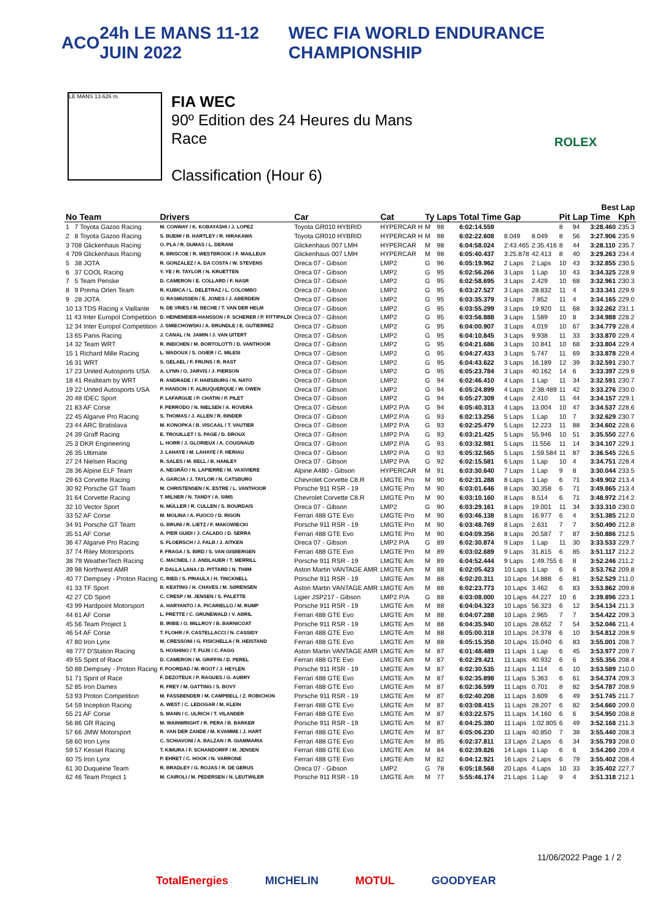ACO 24h LE MANS 11-12 JUIN 2022
WEC FIA WORLD ENDURANCE CHAMPIONSHIP
LE MANS 13.626 m.
FIA WEC
90º Edition des 24 Heures du Mans
Race
Classification (Hour 6)
ROLEX
| Best Lap | | | | | | | | | | | | |
| --- | --- | --- | --- | --- | --- | --- | --- | --- | --- | --- | --- | --- |
| No Team | Drivers | Car | Cat | Ty | Laps | Total Time | Gap | | Pit | Lap | Time | Kph |
| 1 7 Toyota Gazoo Racing | M. CONWAY / K. KOBAYASHI / J. LOPEZ | Toyota GR010 HYBRID | HYPERCAR H | M | 98 | 6:02:14.559 | | | 8 | 94 | 3:28.460 | 235.3 |
| 2 8 Toyota Gazoo Racing | S. BUEMI / B. HARTLEY / R. HIRAKAWA | Toyota GR010 HYBRID | HYPERCAR H | M | 98 | 6:02:22.608 | 8.049 | 8.049 | 8 | 56 | 3:27.906 | 235.9 |
| 3 708 Glickenhaus Racing | O. PLA / R. DUMAS / L. DERANI | Glickenhaus 007 LMH | HYPERCAR | M | 98 | 6:04:58.024 | 2:43.465 | 2:35.416 | 8 | 44 | 3:28.110 | 235.7 |
| 4 709 Glickenhaus Racing | R. BRISCOE / R. WESTBROOK / F. MAILLEUX | Glickenhaus 007 LMH | HYPERCAR | M | 98 | 6:05:40.437 | 3:25.878 | 42.413 | 8 | 40 | 3:29.263 | 234.4 |
| 5 38 JOTA | R. GONZALEZ / A. DA COSTA / W. STEVENS | Oreca 07 - Gibson | LMP2 | G | 96 | 6:05:19.962 | 2 Laps | 2 Laps | 10 | 43 | 3:32.855 | 230.5 |
| 6 37 COOL Racing | Y. YE / R. TAYLOR / N. KRUETTEN | Oreca 07 - Gibson | LMP2 | G | 95 | 6:02:56.266 | 3 Laps | 1 Lap | 10 | 43 | 3:34.325 | 228.9 |
| 7 5 Team Penske | D. CAMERON / E. COLLARD / F. NASR | Oreca 07 - Gibson | LMP2 | G | 95 | 6:02:58.695 | 3 Laps | 2.429 | 10 | 68 | 3:32.961 | 230.3 |
| 8 9 Prema Orlen Team | R. KUBICA / L. DELETRAZ / L. COLOMBO | Oreca 07 - Gibson | LMP2 | G | 95 | 6:03:27.527 | 3 Laps | 28.832 | 11 | 4 | 3:33.341 | 229.9 |
| 9 28 JOTA | O. RASMUSSEN / E. JONES / J. ABERDEIN | Oreca 07 - Gibson | LMP2 | G | 95 | 6:03:35.379 | 3 Laps | 7.852 | 11 | 4 | 3:34.165 | 229.0 |
| 10 13 TDS Racing x Vaillante | N. DE VRIES / M. BECHE / T. VAN DER HELM | Oreca 07 - Gibson | LMP2 | G | 95 | 6:03:55.299 | 3 Laps | 19.920 | 11 | 68 | 3:32.262 | 231.1 |
| 11 43 Inter Europol Competition | D. HEINEMEIER-HANSSON / F. SCHERER / P. FITTIPALDI | Oreca 07 - Gibson | LMP2 | G | 95 | 6:03:56.888 | 3 Laps | 1.589 | 10 | 8 | 3:34.988 | 228.2 |
| 12 34 Inter Europol Competition | J. SMIECHOWSKI / A. BRUNDLE / E. GUTIERREZ | Oreca 07 - Gibson | LMP2 | G | 95 | 6:04:00.907 | 3 Laps | 4.019 | 10 | 67 | 3:34.779 | 228.4 |
| 13 65 Panis Racing | J. CANAL / N. JAMIN / J. VAN UITERT | Oreca 07 - Gibson | LMP2 | G | 95 | 6:04:10.845 | 3 Laps | 9.938 | 11 | 33 | 3:33.870 | 229.4 |
| 14 32 Team WRT | R. INEICHEN / M. BORTOLOTTI / D. VANTHOOR | Oreca 07 - Gibson | LMP2 | G | 95 | 6:04:21.686 | 3 Laps | 10.841 | 10 | 68 | 3:33.804 | 229.4 |
| 15 1 Richard Mille Racing | L. WADOUX / S. OGIER / C. MILESI | Oreca 07 - Gibson | LMP2 | G | 95 | 6:04:27.433 | 3 Laps | 5.747 | 11 | 69 | 3:33.878 | 229.4 |
| 16 31 WRT | S. GELAEL / F. FRIJNS / R. RAST | Oreca 07 - Gibson | LMP2 | G | 95 | 6:04:43.622 | 3 Laps | 16.189 | 12 | 39 | 3:32.591 | 230.7 |
| 17 23 United Autosports USA | A. LYNN / O. JARVIS / J. PIERSON | Oreca 07 - Gibson | LMP2 | G | 95 | 6:05:23.784 | 3 Laps | 40.162 | 14 | 6 | 3:33.397 | 229.9 |
| 18 41 Realteam by WRT | R. ANDRADE / F. HABSBURG / N. NATO | Oreca 07 - Gibson | LMP2 | G | 94 | 6:02:46.410 | 4 Laps | 1 Lap | 11 | 34 | 3:32.591 | 230.7 |
| 19 22 United Autosports USA | P. HANSON / F. ALBUQUERQUE / W. OWEN | Oreca 07 - Gibson | LMP2 | G | 94 | 6:05:24.899 | 4 Laps | 2:38.489 | 11 | 42 | 3:33.276 | 230.0 |
| 20 48 IDEC Sport | P. LAFARGUE / P. CHATIN / P. PILET | Oreca 07 - Gibson | LMP2 | G | 94 | 6:05:27.309 | 4 Laps | 2.410 | 11 | 44 | 3:34.157 | 229.1 |
| 21 83 AF Corse | F. PERRODO / N. NIELSEN / A. ROVERA | Oreca 07 - Gibson | LMP2 P/A | G | 94 | 6:05:40.313 | 4 Laps | 13.004 | 10 | 47 | 3:34.537 | 228.6 |
| 22 45 Algarve Pro Racing | S. THOMAS / J. ALLEN / R. BINDER | Oreca 07 - Gibson | LMP2 P/A | G | 93 | 6:02:13.256 | 5 Laps | 1 Lap | 10 | 7 | 3:32.629 | 230.7 |
| 23 44 ARC Bratislava | M. KONOPKA / B. VISCAAL / T. VAUTIER | Oreca 07 - Gibson | LMP2 P/A | G | 93 | 6:02:25.479 | 5 Laps | 12.223 | 11 | 88 | 3:34.602 | 228.6 |
| 24 39 Graff Racing | E. TROUILLET / S. PAGE / D. DROUX | Oreca 07 - Gibson | LMP2 P/A | G | 93 | 6:03:21.425 | 5 Laps | 55.946 | 10 | 51 | 3:35.550 | 227.6 |
| 25 3 DKR Engineering | L. HORR / J. GLORIEUX / A. COUGNAUD | Oreca 07 - Gibson | LMP2 P/A | G | 93 | 6:03:32.981 | 5 Laps | 11.556 | 11 | 14 | 3:34.107 | 229.1 |
| 26 35 Ultimate | J. LAHAYE / M. LAHAYE / F. HERIAU | Oreca 07 - Gibson | LMP2 P/A | G | 93 | 6:05:32.565 | 5 Laps | 1:59.584 | 11 | 87 | 3:36.545 | 226.5 |
| 27 24 Nielsen Racing | R. SALES / M. BELL / B. HANLEY | Oreca 07 - Gibson | LMP2 P/A | G | 92 | 6:02:15.581 | 6 Laps | 1 Lap | 10 | 4 | 3:34.751 | 228.4 |
| 28 36 Alpine ELF Team | A. NEGRÃO / N. LAPIERRE / M. VAXIVIERE | Alpine A480 - Gibson | HYPERCAR | M | 91 | 6:03:30.640 | 7 Laps | 1 Lap | 9 | 8 | 3:30.044 | 233.5 |
| 29 63 Corvette Racing | A. GARCIA / J. TAYLOR / N. CATSBURG | Chevrolet Corvette C8.R | LMGTE Pro | M | 90 | 6:02:31.288 | 8 Laps | 1 Lap | 6 | 71 | 3:49.902 | 213.4 |
| 30 92 Porsche GT Team | M. CHRISTENSEN / K. ESTRE / L. VANTHOOR | Porsche 911 RSR - 19 | LMGTE Pro | M | 90 | 6:03:01.646 | 8 Laps | 30.358 | 6 | 71 | 3:49.865 | 213.4 |
| 31 64 Corvette Racing | T. MILNER / N. TANDY / A. SIMS | Chevrolet Corvette C8.R | LMGTE Pro | M | 90 | 6:03:10.160 | 8 Laps | 8.514 | 6 | 71 | 3:48.972 | 214.2 |
| 32 10 Vector Sport | N. MÜLLER / R. CULLEN / S. BOURDAIS | Oreca 07 - Gibson | LMP2 | G | 90 | 6:03:29.161 | 8 Laps | 19.001 | 11 | 34 | 3:33.310 | 230.0 |
| 33 52 AF Corse | M. MOLINA / A. FUOCO / D. RIGON | Ferrari 488 GTE Evo | LMGTE Pro | M | 90 | 6:03:46.138 | 8 Laps | 16.977 | 6 | 4 | 3:51.385 | 212.0 |
| 34 91 Porsche GT Team | G. BRUNI / R. LIETZ / F. MAKOWIECKI | Porsche 911 RSR - 19 | LMGTE Pro | M | 90 | 6:03:48.769 | 8 Laps | 2.631 | 7 | 7 | 3:50.490 | 212.8 |
| 35 51 AF Corse | A. PIER GUIDI / J. CALADO / D. SERRA | Ferrari 488 GTE Evo | LMGTE Pro | M | 90 | 6:04:09.356 | 8 Laps | 20.587 | 7 | 87 | 3:50.886 | 212.5 |
| 36 47 Algarve Pro Racing | S. FLOERSCH / J. FALB / J. AITKEN | Oreca 07 - Gibson | LMP2 P/A | G | 89 | 6:02:30.874 | 9 Laps | 1 Lap | 11 | 30 | 3:33.533 | 229.7 |
| 37 74 Riley Motorsports | F. FRAGA / S. BIRD / S. VAN GISBERGEN | Ferrari 488 GTE Evo | LMGTE Pro | M | 89 | 6:03:02.689 | 9 Laps | 31.815 | 6 | 85 | 3:51.117 | 212.2 |
| 38 79 WeatherTech Racing | C. MACNEIL / J. ANDLAUER / T. MERRILL | Porsche 911 RSR - 19 | LMGTE Am | M | 89 | 6:04:52.444 | 9 Laps | 1:49.755 | 6 | 8 | 3:52.246 | 211.2 |
| 39 98 Northwest AMR | P. DALLA LANA / D. PITTARD / N. THIIM | Aston Martin VANTAGE AMR | LMGTE Am | M | 88 | 6:02:05.423 | 10 Laps | 1 Lap | 6 | 6 | 3:53.762 | 209.8 |
| 40 77 Dempsey - Proton Racing | C. RIED / S. PRIAULX / H. TINCKNELL | Porsche 911 RSR - 19 | LMGTE Am | M | 88 | 6:02:20.311 | 10 Laps | 14.888 | 6 | 81 | 3:52.529 | 211.0 |
| 41 33 TF Sport | B. KEATING / H. CHAVES / M. SØRENSEN | Aston Martin VANTAGE AMR | LMGTE Am | M | 88 | 6:02:23.773 | 10 Laps | 3.462 | 6 | 83 | 3:53.862 | 209.8 |
| 42 27 CD Sport | C. CRESP / M. JENSEN / S. PALETTE | Ligier JSP217 - Gibson | LMP2 P/A | G | 88 | 6:03:08.000 | 10 Laps | 44.227 | 10 | 6 | 3:39.896 | 223.1 |
| 43 99 Hardpoint Motorsport | A. HARYANTO / A. PICARIELLO / M. RUMP | Porsche 911 RSR - 19 | LMGTE Am | M | 88 | 6:04:04.323 | 10 Laps | 56.323 | 6 | 12 | 3:54.134 | 211.3 |
| 44 61 AF Corse | L. PRETTE / C. GRUNEWALD / V. ABRIL | Ferrari 488 GTE Evo | LMGTE Am | M | 88 | 6:04:07.288 | 10 Laps | 2.965 | 7 | 7 | 3:54.422 | 209.3 |
| 45 56 Team Project 1 | B. IRIBE / O. MILLROY / B. BARNICOAT | Porsche 911 RSR - 19 | LMGTE Am | M | 88 | 6:04:35.940 | 10 Laps | 28.652 | 7 | 54 | 3:52.046 | 211.4 |
| 46 54 AF Corse | T. FLOHR / F. CASTELLACCI / N. CASSIDY | Ferrari 488 GTE Evo | LMGTE Am | M | 88 | 6:05:00.318 | 10 Laps | 24.378 | 6 | 10 | 3:54.812 | 208.9 |
| 47 80 Iron Lynx | M. CRESSONI / G. FISICHELLA / R. HEISTAND | Ferrari 488 GTE Evo | LMGTE Am | M | 88 | 6:05:15.358 | 10 Laps | 15.040 | 6 | 83 | 3:55.001 | 208.7 |
| 48 777 D'Station Racing | S. HOSHINO / T. FUJII / C. FAGG | Aston Martin VANTAGE AMR | LMGTE Am | M | 87 | 6:01:48.489 | 11 Laps | 1 Lap | 6 | 45 | 3:53.977 | 209.7 |
| 49 55 Spirit of Race | D. CAMERON / M. GRIFFIN / D. PEREL | Ferrari 488 GTE Evo | LMGTE Am | M | 87 | 6:02:29.421 | 11 Laps | 40.932 | 6 | 6 | 3:55.356 | 208.4 |
| 50 88 Dempsey - Proton Racing | F. POORDAD / M. ROOT / J. HEYLEN | Porsche 911 RSR - 19 | LMGTE Am | M | 87 | 6:02:30.535 | 11 Laps | 1.114 | 6 | 10 | 3:53.589 | 210.0 |
| 51 71 Spirit of Race | F. DEZOTEUX / P. RAGUES / G. AUBRY | Ferrari 488 GTE Evo | LMGTE Am | M | 87 | 6:02:35.898 | 11 Laps | 5.363 | 6 | 61 | 3:54.374 | 209.3 |
| 52 85 Iron Dames | R. FREY / M. GATTING / S. BOVY | Ferrari 488 GTE Evo | LMGTE Am | M | 87 | 6:02:36.599 | 11 Laps | 0.701 | 8 | 82 | 3:54.787 | 208.9 |
| 53 93 Proton Competition | M. FASSBENDER / M. CAMPBELL / Z. ROBICHON | Porsche 911 RSR - 19 | LMGTE Am | M | 87 | 6:02:40.208 | 11 Laps | 3.609 | 6 | 49 | 3:51.745 | 211.7 |
| 54 59 Inception Racing | A. WEST / C. LEDOGAR / M. KLEIN | Ferrari 488 GTE Evo | LMGTE Am | M | 87 | 6:03:08.415 | 11 Laps | 28.207 | 6 | 82 | 3:54.660 | 209.0 |
| 55 21 AF Corse | S. MANN / C. ULRICH / T. VILANDER | Ferrari 488 GTE Evo | LMGTE Am | M | 87 | 6:03:22.575 | 11 Laps | 14.160 | 6 | 6 | 3:54.950 | 208.8 |
| 56 86 GR Racing | M. WAINWRIGHT / R. PERA / B. BARKER | Porsche 911 RSR - 19 | LMGTE Am | M | 87 | 6:04:25.380 | 11 Laps | 1:02.805 | 6 | 49 | 3:52.168 | 211.3 |
| 57 66 JMW Motorsport | R. VAN DER ZANDE / M. KVAMME / J. HART | Ferrari 488 GTE Evo | LMGTE Am | M | 87 | 6:05:06.230 | 11 Laps | 40.850 | 7 | 38 | 3:55.440 | 208.3 |
| 58 60 Iron Lynx | C. SCHIAVONI / A. BALZAN / R. GIAMMARIA | Ferrari 488 GTE Evo | LMGTE Am | M | 85 | 6:02:37.811 | 13 Laps | 2 Laps | 6 | 34 | 3:55.793 | 208.0 |
| 59 57 Kessel Racing | T. KIMURA / F. SCHANDORFF / M. JENSEN | Ferrari 488 GTE Evo | LMGTE Am | M | 84 | 6:02:39.826 | 14 Laps | 1 Lap | 6 | 6 | 3:54.260 | 209.4 |
| 60 75 Iron Lynx | P. EHRET / C. HOOK / N. VARRONE | Ferrari 488 GTE Evo | LMGTE Am | M | 82 | 6:04:12.921 | 16 Laps | 2 Laps | 6 | 79 | 3:55.402 | 208.4 |
| 61 30 Duqueine Team | R. BRADLEY / G. ROJAS / R. DE GERUS | Oreca 07 - Gibson | LMP2 | G | 78 | 6:05:18.568 | 20 Laps | 4 Laps | 10 | 33 | 3:35.402 | 227.7 |
| 62 46 Team Project 1 | M. CAIROLI / M. PEDERSEN / N. LEUTWILER | Porsche 911 RSR - 19 | LMGTE Am | M | 77 | 5:55:46.174 | 21 Laps | 1 Lap | 9 | 4 | 3:51.318 | 212.1 |
11/06/2022 Page 1 / 2
TotalEnergies MICHELIN MOTUL GOODYEAR